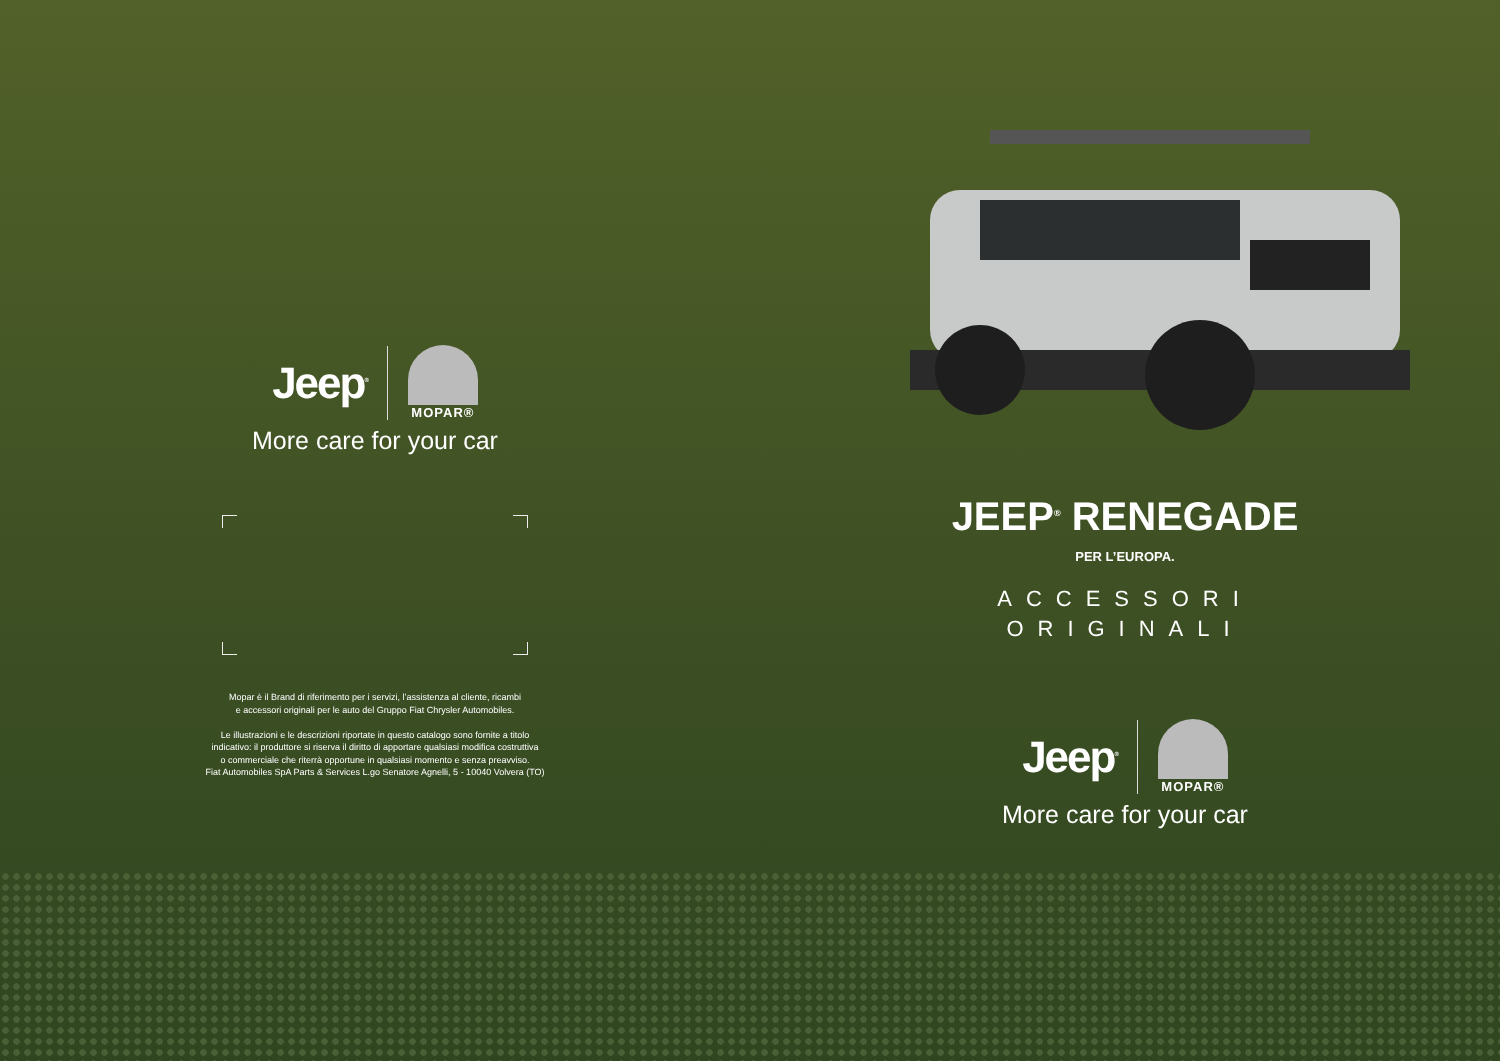Jeep<sup>®</sup>
MOPAR®
More care for your car
Mopar è il Brand di riferimento per i servizi, l’assistenza al cliente, ricambi
e accessori originali per le auto del Gruppo Fiat Chrysler Automobiles.
Le illustrazioni e le descrizioni riportate in questo catalogo sono fornite a titolo
indicativo: il produttore si riserva il diritto di apportare qualsiasi modifica costruttiva
o commerciale che riterrà opportune in qualsiasi momento e senza preavviso.
Fiat Automobiles SpA Parts & Services L.go Senatore Agnelli, 5 - 10040 Volvera (TO)
JEEP<sup>®</sup> RENEGADE
PER L’EUROPA.
ACCESSORI
ORIGINALI
Jeep<sup>®</sup>
MOPAR®
More care for your car